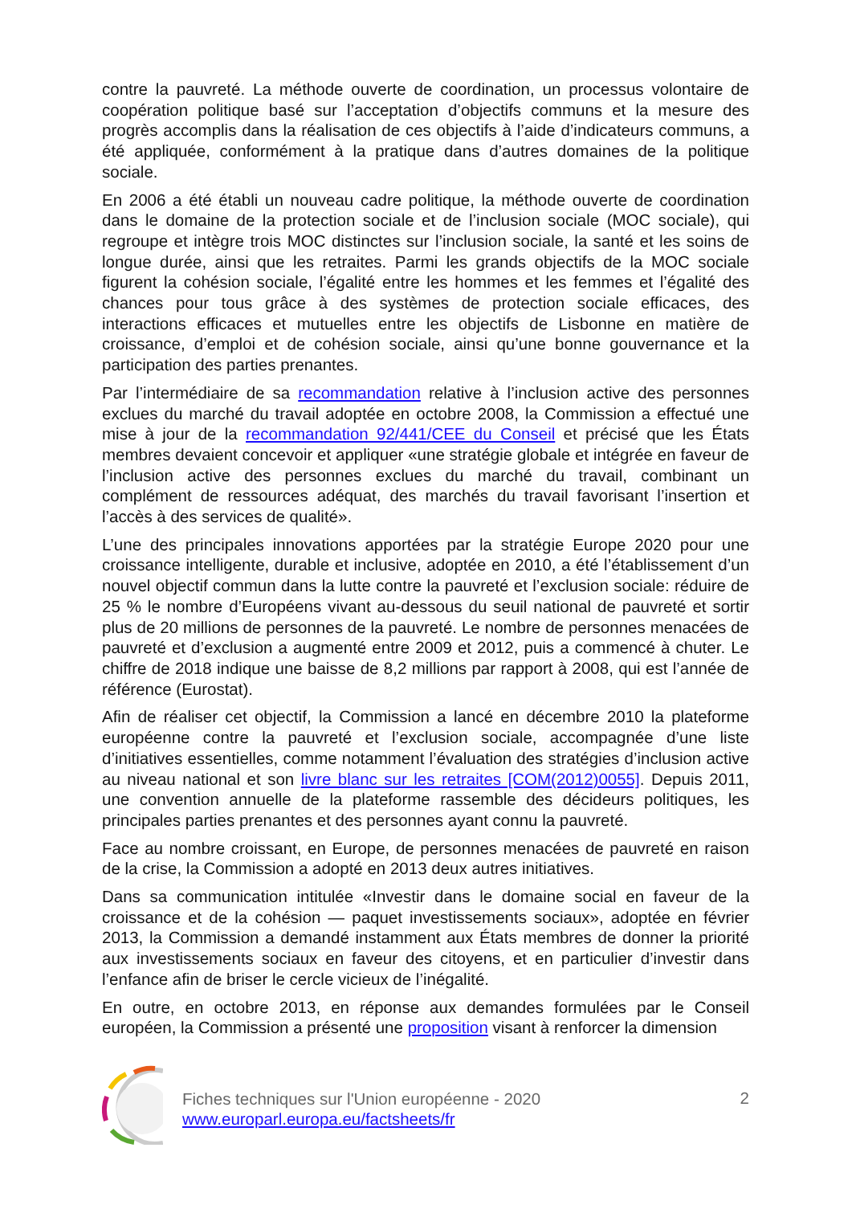contre la pauvreté. La méthode ouverte de coordination, un processus volontaire de coopération politique basé sur l’acceptation d’objectifs communs et la mesure des progrès accomplis dans la réalisation de ces objectifs à l’aide d’indicateurs communs, a été appliquée, conformément à la pratique dans d’autres domaines de la politique sociale.
En 2006 a été établi un nouveau cadre politique, la méthode ouverte de coordination dans le domaine de la protection sociale et de l’inclusion sociale (MOC sociale), qui regroupe et intègre trois MOC distinctes sur l’inclusion sociale, la santé et les soins de longue durée, ainsi que les retraites. Parmi les grands objectifs de la MOC sociale figurent la cohésion sociale, l’égalité entre les hommes et les femmes et l’égalité des chances pour tous grâce à des systèmes de protection sociale efficaces, des interactions efficaces et mutuelles entre les objectifs de Lisbonne en matière de croissance, d’emploi et de cohésion sociale, ainsi qu’une bonne gouvernance et la participation des parties prenantes.
Par l’intermédiaire de sa recommandation relative à l’inclusion active des personnes exclues du marché du travail adoptée en octobre 2008, la Commission a effectué une mise à jour de la recommandation 92/441/CEE du Conseil et précisé que les États membres devaient concevoir et appliquer «une stratégie globale et intégrée en faveur de l’inclusion active des personnes exclues du marché du travail, combinant un complément de ressources adéquat, des marchés du travail favorisant l’insertion et l’accès à des services de qualité».
L’une des principales innovations apportées par la stratégie Europe 2020 pour une croissance intelligente, durable et inclusive, adoptée en 2010, a été l’établissement d’un nouvel objectif commun dans la lutte contre la pauvreté et l’exclusion sociale: réduire de 25 % le nombre d’Européens vivant au-dessous du seuil national de pauvreté et sortir plus de 20 millions de personnes de la pauvreté. Le nombre de personnes menacées de pauvreté et d’exclusion a augmenté entre 2009 et 2012, puis a commencé à chuter. Le chiffre de 2018 indique une baisse de 8,2 millions par rapport à 2008, qui est l’année de référence (Eurostat).
Afin de réaliser cet objectif, la Commission a lancé en décembre 2010 la plateforme européenne contre la pauvreté et l’exclusion sociale, accompagnée d’une liste d’initiatives essentielles, comme notamment l’évaluation des stratégies d’inclusion active au niveau national et son livre blanc sur les retraites [COM(2012)0055]. Depuis 2011, une convention annuelle de la plateforme rassemble des décideurs politiques, les principales parties prenantes et des personnes ayant connu la pauvreté.
Face au nombre croissant, en Europe, de personnes menacées de pauvreté en raison de la crise, la Commission a adopté en 2013 deux autres initiatives.
Dans sa communication intitulée «Investir dans le domaine social en faveur de la croissance et de la cohésion — paquet investissements sociaux», adoptée en février 2013, la Commission a demandé instamment aux États membres de donner la priorité aux investissements sociaux en faveur des citoyens, et en particulier d’investir dans l’enfance afin de briser le cercle vicieux de l’inégalité.
En outre, en octobre 2013, en réponse aux demandes formulées par le Conseil européen, la Commission a présenté une proposition visant à renforcer la dimension
Fiches techniques sur l'Union européenne - 2020
www.europarl.europa.eu/factsheets/fr
2